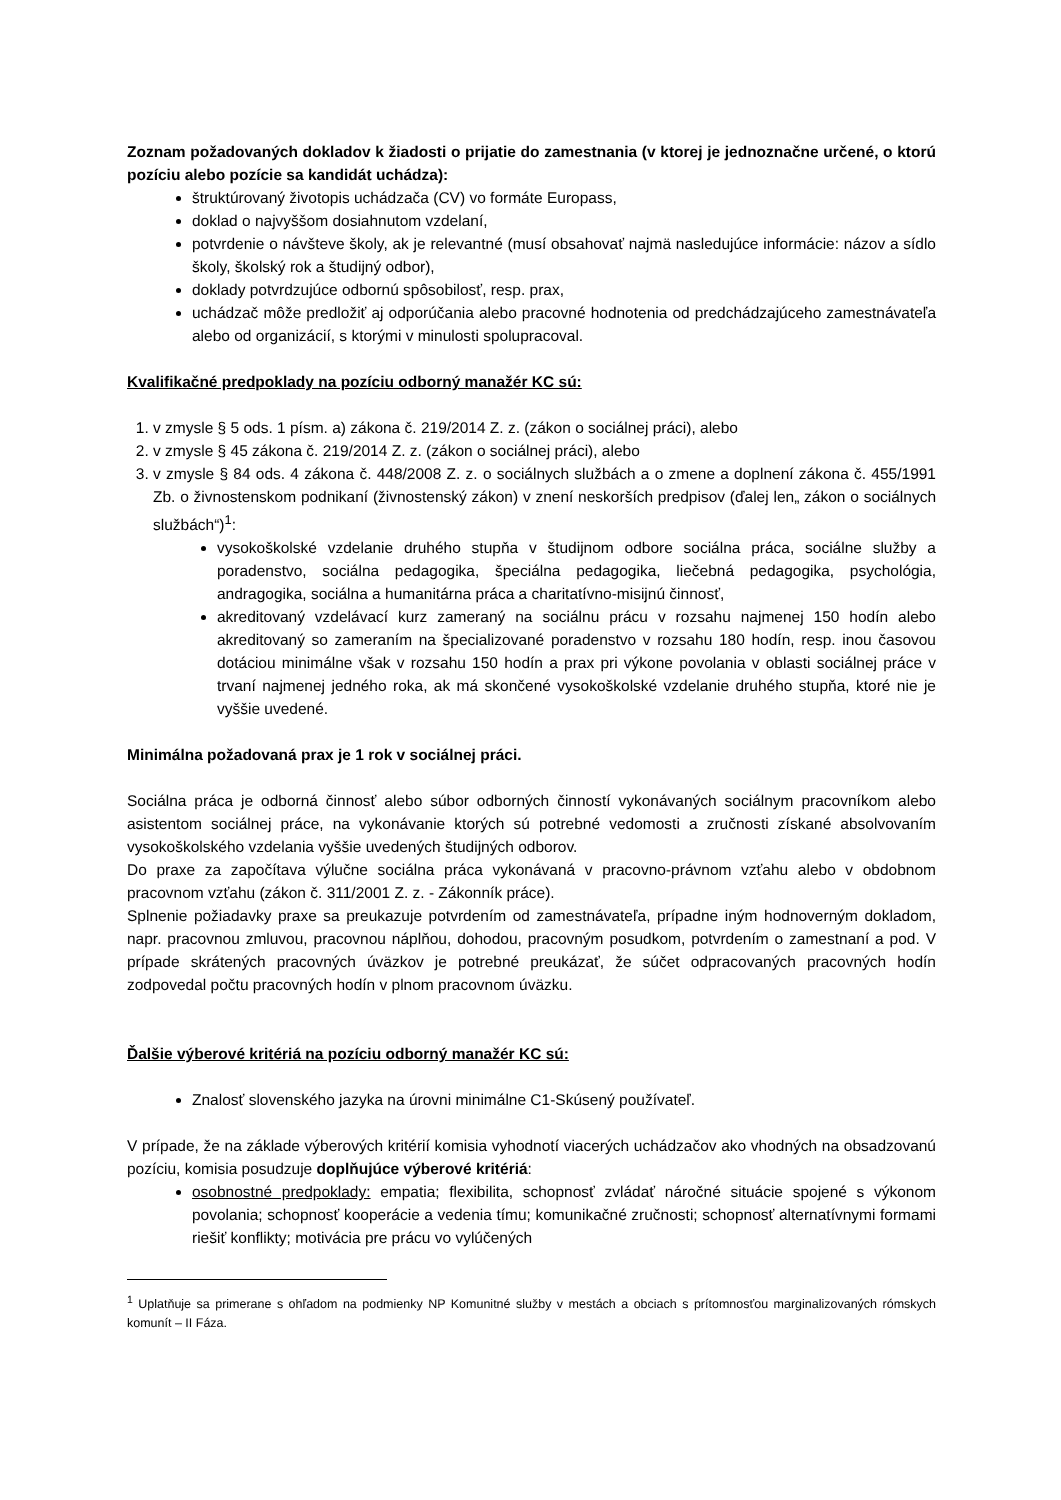Zoznam požadovaných dokladov k žiadosti o prijatie do zamestnania (v ktorej je jednoznačne určené, o ktorú pozíciu alebo pozície sa kandidát uchádza):
štruktúrovaný životopis uchádzača (CV) vo formáte Europass,
doklad o najvyššom dosiahnutom vzdelaní,
potvrdenie o návšteve školy, ak je relevantné (musí obsahovať najmä nasledujúce informácie: názov a sídlo školy, školský rok a študijný odbor),
doklady potvrdzujúce odbornú spôsobilosť, resp. prax,
uchádzač môže predložiť aj odporúčania alebo pracovné hodnotenia od predchádzajúceho zamestnávateľa alebo od organizácií, s ktorými v minulosti spolupracoval.
Kvalifikačné predpoklady na pozíciu odborný manažér KC sú:
1. v zmysle § 5 ods. 1 písm. a) zákona č. 219/2014 Z. z. (zákon o sociálnej práci), alebo
2. v zmysle § 45 zákona č. 219/2014 Z. z. (zákon o sociálnej práci), alebo
3. v zmysle § 84 ods. 4 zákona č. 448/2008 Z. z. o sociálnych službách a o zmene a doplnení zákona č. 455/1991 Zb. o živnostenskom podnikaní (živnostenský zákon) v znení neskorších predpisov (ďalej len„ zákon o sociálnych službách“)<sup>1</sup>:
vysokoškolské vzdelanie druhého stupňa v študijnom odbore sociálna práca, sociálne služby a poradenstvo, sociálna pedagogika, špeciálna pedagogika, liečebná pedagogika, psychológia, andragogika, sociálna a humanitárna práca a charitatívno-misijnú činnosť,
akreditovaný vzdelávací kurz zameraný na sociálnu prácu v rozsahu najmenej 150 hodín alebo akreditovaný so zameraním na špecializované poradenstvo v rozsahu 180 hodín, resp. inou časovou dotáciou minimálne však v rozsahu 150 hodín a prax pri výkone povolania v oblasti sociálnej práce v trvaní najmenej jedného roka, ak má skončené vysokoškolské vzdelanie druhého stupňa, ktoré nie je vyššie uvedené.
Minimálna požadovaná prax je 1 rok v sociálnej práci.
Sociálna práca je odborná činnosť alebo súbor odborných činností vykonávaných sociálnym pracovníkom alebo asistentom sociálnej práce, na vykonávanie ktorých sú potrebné vedomosti a zručnosti získané absolvovaním vysokoškolského vzdelania vyššie uvedených študijných odborov.
Do praxe za započítava výlučne sociálna práca vykonávaná v pracovno-právnom vzťahu alebo v obdobnom pracovnom vzťahu (zákon č. 311/2001 Z. z. - Zákonník práce).
Splnenie požiadavky praxe sa preukazuje potvrdením od zamestnávateľa, prípadne iným hodnoverným dokladom, napr. pracovnou zmluvou, pracovnou náplňou, dohodou, pracovným posudkom, potvrdením o zamestnaní a pod. V prípade skrátených pracovných úväzkov je potrebné preukázať, že súčet odpracovaných pracovných hodín zodpovedal počtu pracovných hodín v plnom pracovnom úväzku.
Ďalšie výberové kritériá na pozíciu odborný manažér KC sú:
Znalosť slovenského jazyka na úrovni minimálne C1-Skúsený používateľ.
V prípade, že na základe výberových kritérií komisia vyhodnotí viacerých uchádzačov ako vhodných na obsadzovanú pozíciu, komisia posudzuje doplňujúce výberové kritériá:
osobnostné predpoklady: empatia; flexibilita, schopnosť zvládať náročné situácie spojené s výkonom povolania; schopnosť kooperácie a vedenia tímu; komunikačné zručnosti; schopnosť alternatívnymi formami riešiť konflikty; motivácia pre prácu vo vylúčených
<sup>1</sup> Uplatňuje sa primerane s ohľadom na podmienky NP Komunitné služby v mestách a obciach s prítomnosťou marginalizovaných rómskych komunít – II Fáza.